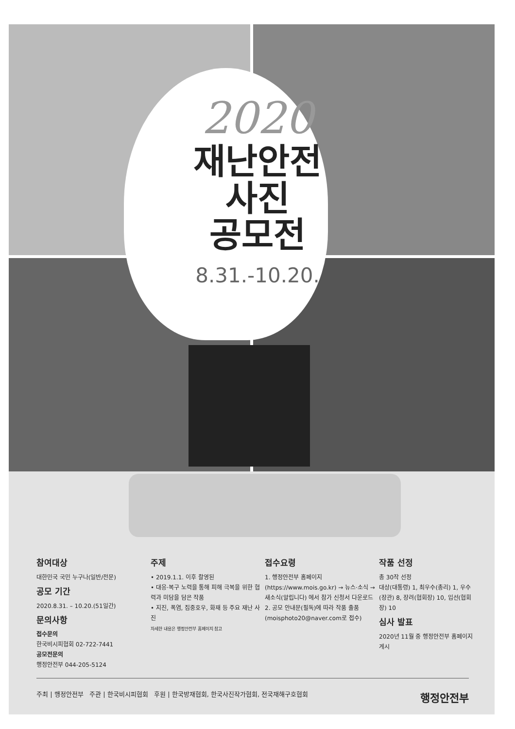2020
재난안전
사진
공모전
8.31.-10.20.
참여대상
대한민국 국민 누구나(일반/전문)
공모 기간
2020.8.31. – 10.20.(51일간)
문의사항
접수문의
한국비시피협회 02-722-7441
공모전문의
행정안전부 044-205-5124
주제
• 2019.1.1. 이후 촬영된
• 대응·복구 노력을 통해 피해 극복을 위한 협력과 미담을 담은 작품
• 지진, 폭염, 집중호우, 화재 등 주요 재난 사진
자세한 내용은 행정안전부 홈페이지 참고
접수요령
1. 행정안전부 홈페이지 (https://www.mois.go.kr) → 뉴스·소식 → 새소식(알립니다) 에서 참가 신청서 다운로드
2. 공모 안내문(필독)에 따라 작품 출품 (moisphoto20@naver.com로 접수)
작품 선정
총 30작 선정
대상(대통령) 1, 최우수(총리) 1, 우수(장관) 8, 장려(협회장) 10, 입선(협회장) 10
심사 발표
2020년 11월 중 행정안전부 홈페이지 게시
주최 | 행정안전부 주관 | 한국비시피협회 후원 | 한국방재협회, 한국사진작가협회, 전국재해구호협회 행정안전부